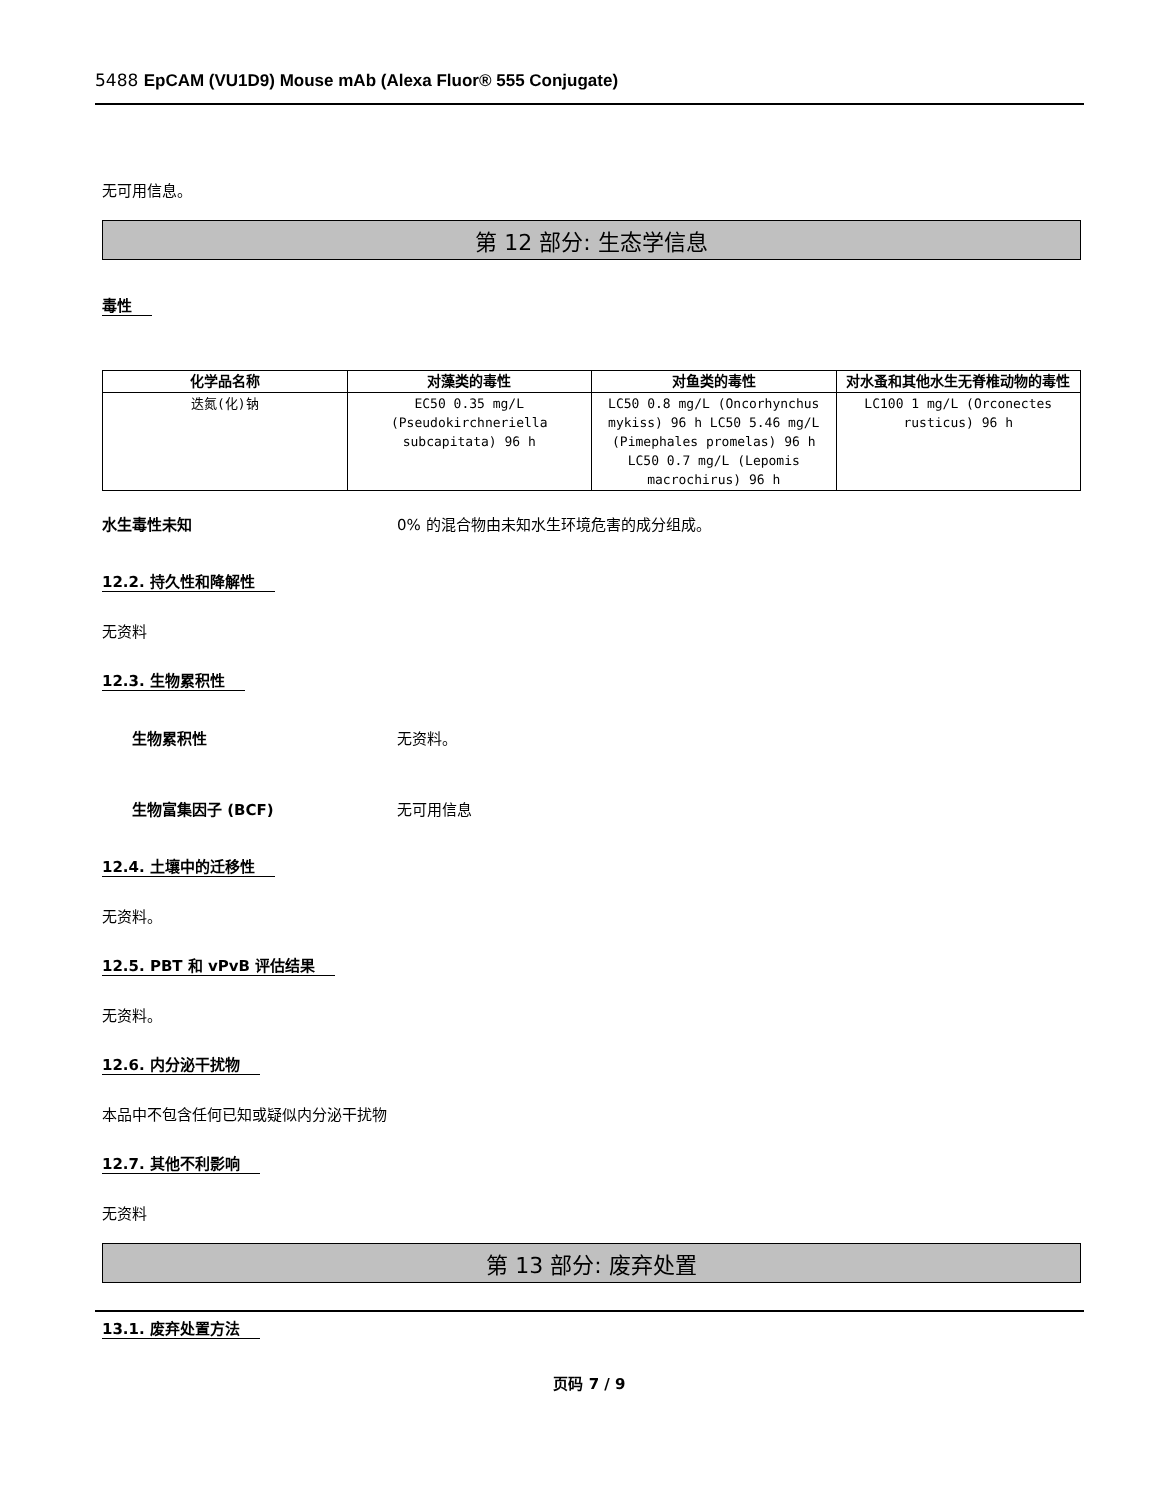5488 EpCAM (VU1D9) Mouse mAb (Alexa Fluor® 555 Conjugate)
无可用信息。
第 12 部分: 生态学信息
毒性
| 化学品名称 | 对藻类的毒性 | 对鱼类的毒性 | 对水蚤和其他水生无脊椎动物的毒性 |
| --- | --- | --- | --- |
| 迭氮(化)钠 | EC50 0.35 mg/L (Pseudokirchneriella subcapitata) 96 h | LC50 0.8 mg/L (Oncorhynchus mykiss) 96 h LC50 5.46 mg/L (Pimephales promelas) 96 h LC50 0.7 mg/L (Lepomis macrochirus) 96 h | LC100 1 mg/L (Orconectes rusticus) 96 h |
水生毒性未知 0% 的混合物由未知水生环境危害的成分组成。
12.2. 持久性和降解性
无资料
12.3. 生物累积性
生物累积性 无资料。
生物富集因子 (BCF) 无可用信息
12.4. 土壤中的迁移性
无资料。
12.5. PBT 和 vPvB 评估结果
无资料。
12.6. 内分泌干扰物
本品中不包含任何已知或疑似内分泌干扰物
12.7. 其他不利影响
无资料
第 13 部分: 废弃处置
13.1. 废弃处置方法
页码 7 / 9